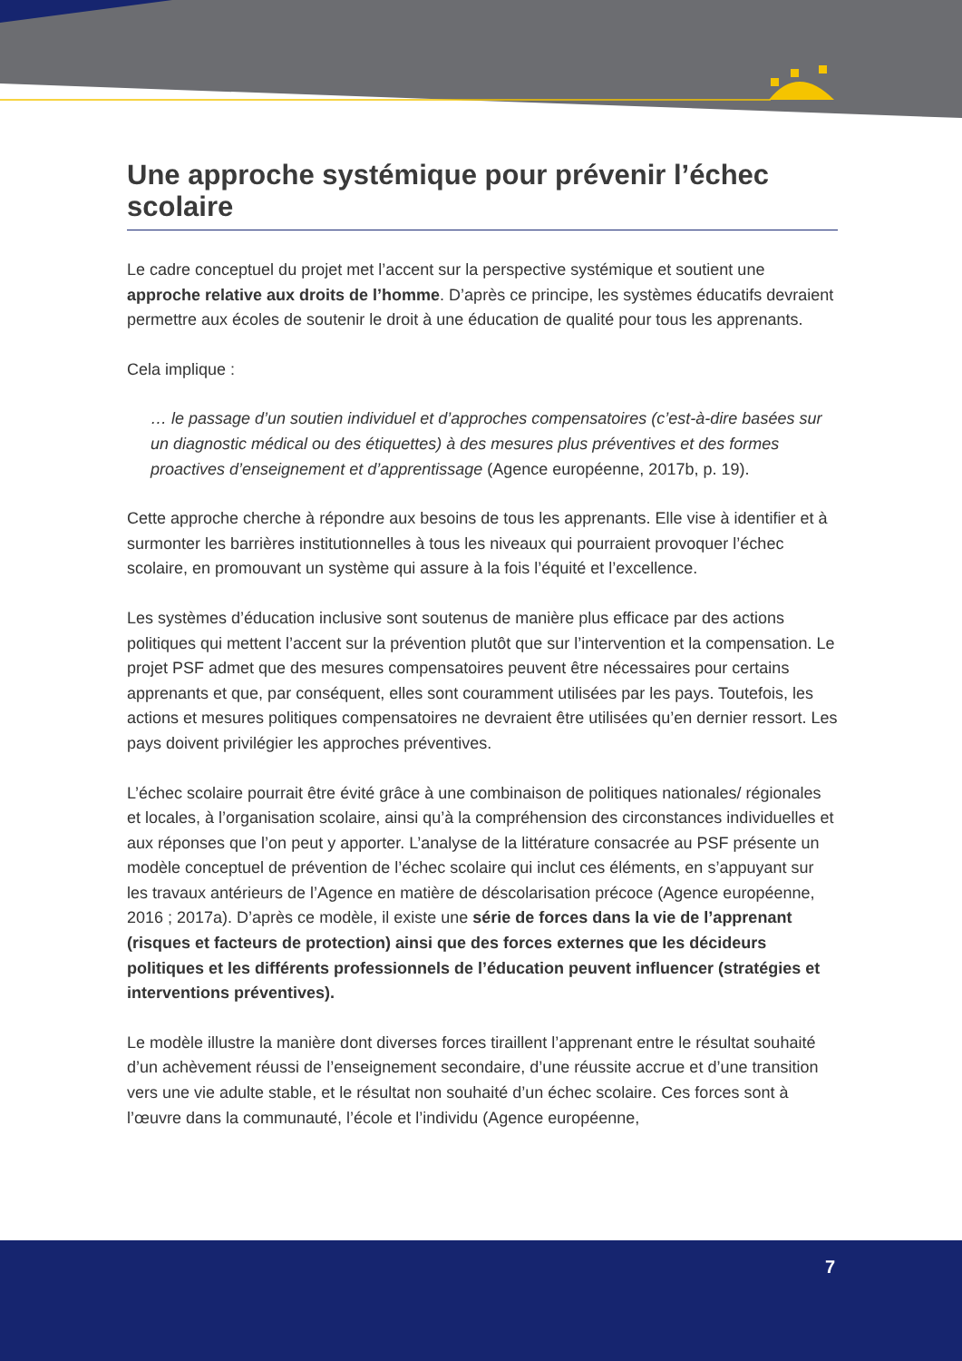Une approche systémique pour prévenir l’échec scolaire
Le cadre conceptuel du projet met l’accent sur la perspective systémique et soutient une approche relative aux droits de l’homme. D’après ce principe, les systèmes éducatifs devraient permettre aux écoles de soutenir le droit à une éducation de qualité pour tous les apprenants.
Cela implique :
… le passage d’un soutien individuel et d’approches compensatoires (c’est-à-dire basées sur un diagnostic médical ou des étiquettes) à des mesures plus préventives et des formes proactives d’enseignement et d’apprentissage (Agence européenne, 2017b, p. 19).
Cette approche cherche à répondre aux besoins de tous les apprenants. Elle vise à identifier et à surmonter les barrières institutionnelles à tous les niveaux qui pourraient provoquer l’échec scolaire, en promouvant un système qui assure à la fois l’équité et l’excellence.
Les systèmes d’éducation inclusive sont soutenus de manière plus efficace par des actions politiques qui mettent l’accent sur la prévention plutôt que sur l’intervention et la compensation. Le projet PSF admet que des mesures compensatoires peuvent être nécessaires pour certains apprenants et que, par conséquent, elles sont couramment utilisées par les pays. Toutefois, les actions et mesures politiques compensatoires ne devraient être utilisées qu’en dernier ressort. Les pays doivent privilégier les approches préventives.
L’échec scolaire pourrait être évité grâce à une combinaison de politiques nationales/ régionales et locales, à l’organisation scolaire, ainsi qu’à la compréhension des circonstances individuelles et aux réponses que l’on peut y apporter. L’analyse de la littérature consacrée au PSF présente un modèle conceptuel de prévention de l’échec scolaire qui inclut ces éléments, en s’appuyant sur les travaux antérieurs de l’Agence en matière de déscolarisation précoce (Agence européenne, 2016 ; 2017a). D’après ce modèle, il existe une série de forces dans la vie de l’apprenant (risques et facteurs de protection) ainsi que des forces externes que les décideurs politiques et les différents professionnels de l’éducation peuvent influencer (stratégies et interventions préventives).
Le modèle illustre la manière dont diverses forces tiraillent l’apprenant entre le résultat souhaité d’un achèvement réussi de l’enseignement secondaire, d’une réussite accrue et d’une transition vers une vie adulte stable, et le résultat non souhaité d’un échec scolaire. Ces forces sont à l’œuvre dans la communauté, l’école et l’individu (Agence européenne,
7